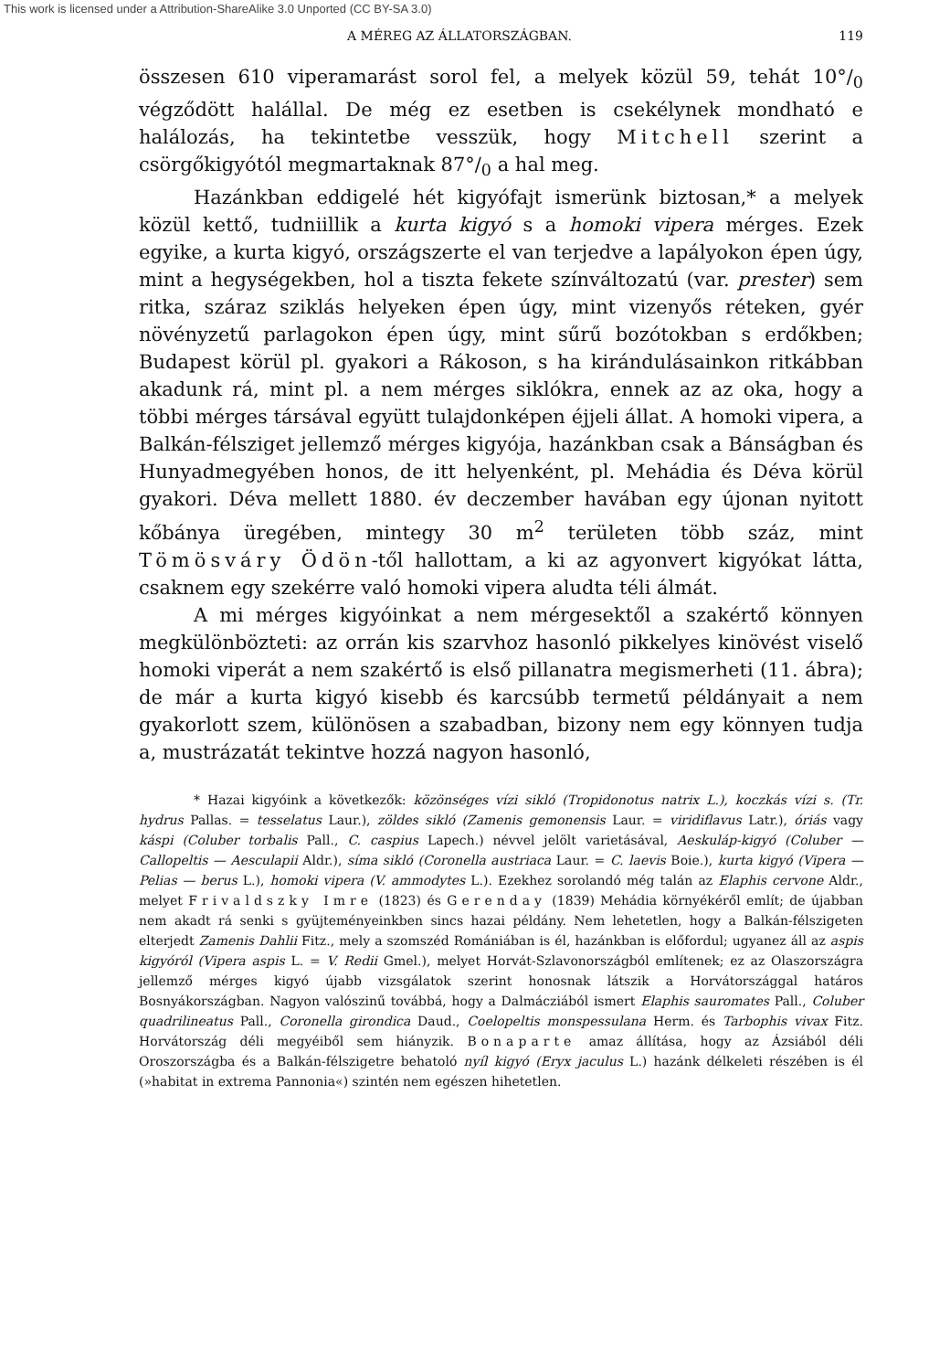This work is licensed under a Attribution-ShareAlike 3.0 Unported (CC BY-SA 3.0)
A MÉREG AZ ÁLLATORSZÁGBAN. 119
összesen 610 viperamarást sorol fel, a melyek közül 59, tehát 10°/<sub>0</sub> végződött halállal. De még ez esetben is csekélynek mondható e halálozás, ha tekintetbe vesszük, hogy Mitchell szerint a csörgőkigyótól megmartaknak 87°/<sub>0</sub> a hal meg.
Hazánkban eddigelé hét kigyófajt ismerünk biztosan,* a melyek közül kettő, tudniillik a kurta kigyó s a homoki vipera mérges. Ezek egyike, a kurta kigyó, országszerte el van terjedve a lapályokon épen úgy, mint a hegységekben, hol a tiszta fekete színváltozatú (var. prester) sem ritka, száraz sziklás helyeken épen úgy, mint vizenyős réteken, gyér növényzetű parlagokon épen úgy, mint sűrű bozótokban s erdőkben; Budapest körül pl. gyakori a Rákoson, s ha kirándulásainkon ritkábban akadunk rá, mint pl. a nem mérges siklókra, ennek az az oka, hogy a többi mérges társával együtt tulajdonképen éjjeli állat. A homoki vipera, a Balkán-félsziget jellemző mérges kigyója, hazánkban csak a Bánságban és Hunyadmegyében honos, de itt helyenként, pl. Mehádia és Déva körül gyakori. Déva mellett 1880. év deczember havában egy újonan nyitott kőbánya üregében, mintegy 30 m<sup>2</sup> területen több száz, mint Tömösváry Ödön-től hallottam, a ki az agyonvert kigyókat látta, csaknem egy szekérre való homoki vipera aludta téli álmát.
A mi mérges kigyóinkat a nem mérgesektől a szakértő könnyen megkülönbözteti: az orrán kis szarvhoz hasonló pikkelyes kinövést viselő homoki viperát a nem szakértő is első pillanatra megismerheti (11. ábra); de már a kurta kigyó kisebb és karcsúbb termetű példányait a nem gyakorlott szem, különösen a szabadban, bizony nem egy könnyen tudja a, mustrázatát tekintve hozzá nagyon hasonló,
* Hazai kigyóink a következők: közönséges vízi sikló (Tropidonotus natrix L.), koczkás vízi s. (Tr. hydrus Pallas. = tesselatus Laur.), zöldes sikló (Zamenis gemonensis Laur. = viridiflavus Latr.), óriás vagy káspi (Coluber torbalis Pall., C. caspius Lapech.) névvel jelölt varietásával, Aeskuláp-kigyó (Coluber — Callopeltis — Aesculapii Aldr.), síma sikló (Coronella austriaca Laur. = C. laevis Boie.), kurta kigyó (Vipera — Pelias — berus L.), homoki vipera (V. ammodytes L.). Ezekhez sorolandó még talán az Elaphis cervone Aldr., melyet Frivaldszky Imre (1823) és Gerenday (1839) Mehádia környékéről említ; de újabban nem akadt rá senki s gyüjteményeinkben sincs hazai példány. Nem lehetetlen, hogy a Balkán-félszigeten elterjedt Zamenis Dahlii Fitz., mely a szomszéd Romániában is él, hazánkban is előfordul; ugyanez áll az aspis kigyóról (Vipera aspis L. = V. Redii Gmel.), melyet Horvát-Szlavonországból említenek; ez az Olaszországra jellemző mérges kigyó újabb vizsgálatok szerint honosnak látszik a Horvátországgal határos Bosnyákországban. Nagyon valószinű továbbá, hogy a Dalmácziából ismert Elaphis sauromates Pall., Coluber quadrilineatus Pall., Coronella girondica Daud., Coelopeltis monspessulana Herm. és Tarbophis vivax Fitz. Horvátország déli megyéiből sem hiányzik. Bonaparte amaz állítása, hogy az Ázsiából déli Oroszországba és a Balkán-félszigetre behatoló nyíl kigyó (Eryx jaculus L.) hazánk délkeleti részében is él (»habitat in extrema Pannonia«) szintén nem egészen hihetetlen.